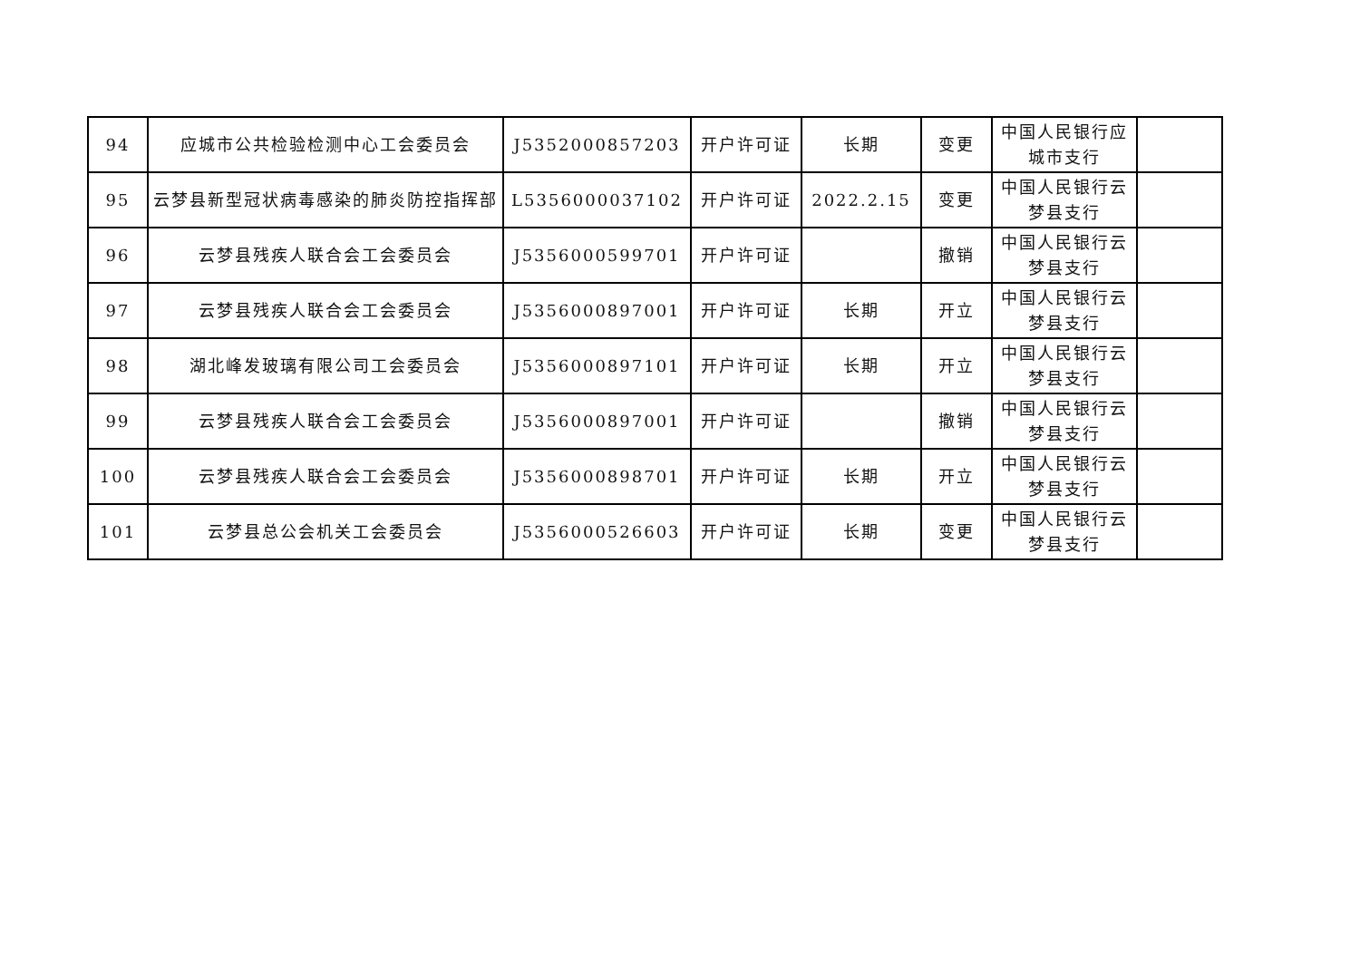| 94 | 应城市公共检验检测中心工会委员会 | J5352000857203 | 开户许可证 | 长期 | 变更 | 中国人民银行应城市支行 | |
| 95 | 云梦县新型冠状病毒感染的肺炎防控指挥部 | L5356000037102 | 开户许可证 | 2022.2.15 | 变更 | 中国人民银行云梦县支行 | |
| 96 | 云梦县残疾人联合会工会委员会 | J5356000599701 | 开户许可证 | | 撤销 | 中国人民银行云梦县支行 | |
| 97 | 云梦县残疾人联合会工会委员会 | J5356000897001 | 开户许可证 | 长期 | 开立 | 中国人民银行云梦县支行 | |
| 98 | 湖北峰发玻璃有限公司工会委员会 | J5356000897101 | 开户许可证 | 长期 | 开立 | 中国人民银行云梦县支行 | |
| 99 | 云梦县残疾人联合会工会委员会 | J5356000897001 | 开户许可证 | | 撤销 | 中国人民银行云梦县支行 | |
| 100 | 云梦县残疾人联合会工会委员会 | J5356000898701 | 开户许可证 | 长期 | 开立 | 中国人民银行云梦县支行 | |
| 101 | 云梦县总公会机关工会委员会 | J5356000526603 | 开户许可证 | 长期 | 变更 | 中国人民银行云梦县支行 | |